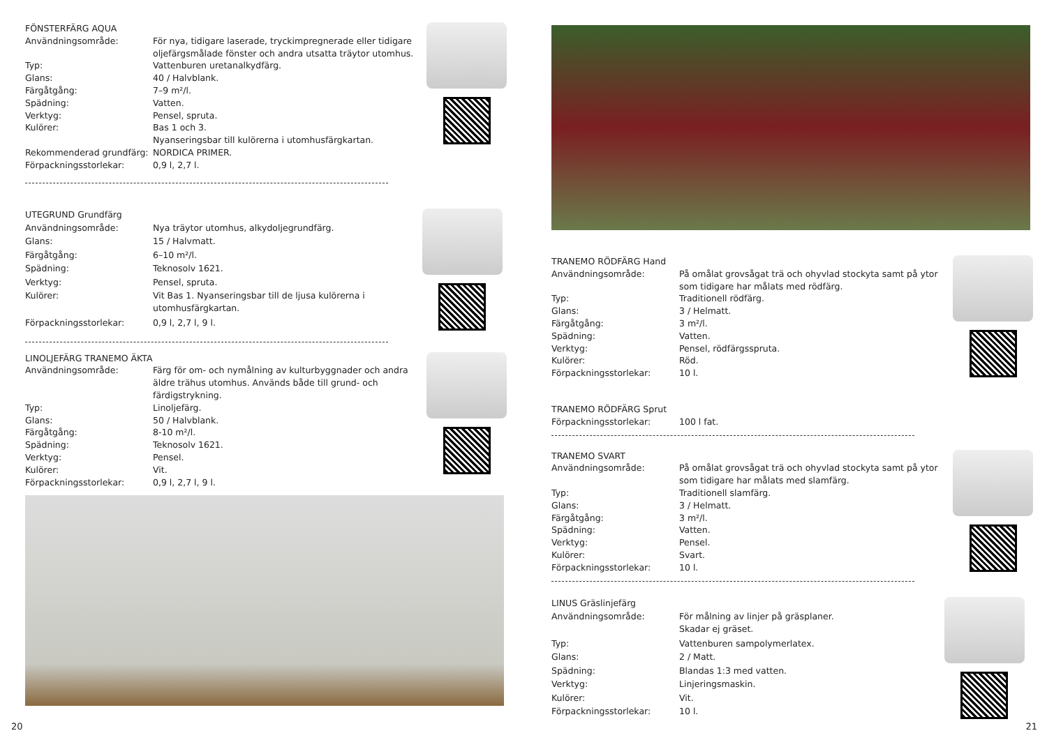| FÖNSTERFÄRG AQUA | |
| Användningsområde: | För nya, tidigare laserade, tryckimpregnerade eller tidigare oljefärgsmålade fönster och andra utsatta träytor utomhus. |
| Typ: | Vattenburen uretanalkydfärg. |
| Glans: | 40 / Halvblank. |
| Färgåtgång: | 7–9 m²/l. |
| Spädning: | Vatten. |
| Verktyg: | Pensel, spruta. |
| Kulörer: | Bas 1 och 3. Nyanseringsbar till kulörerna i utomhusfärgkartan. |
| Rekommenderad grundfärg: | NORDICA PRIMER. |
| Förpackningsstorlekar: | 0,9 l, 2,7 l. |
| UTEGRUND Grundfärg | |
| Användningsområde: | Nya träytor utomhus, alkydoljegrundfärg. |
| Glans: | 15 / Halvmatt. |
| Färgåtgång: | 6–10 m²/l. |
| Spädning: | Teknosolv 1621. |
| Verktyg: | Pensel, spruta. |
| Kulörer: | Vit Bas 1. Nyanseringsbar till de ljusa kulörerna i utomhusfärgkartan. |
| Förpackningsstorlekar: | 0,9 l, 2,7 l, 9 l. |
| LINOLJEFÄRG TRANEMO ÄKTA | |
| Användningsområde: | Färg för om- och nymålning av kulturbyggnader och andra äldre trähus utomhus. Används både till grund- och färdigstrykning. |
| Typ: | Linoljefärg. |
| Glans: | 50 / Halvblank. |
| Färgåtgång: | 8-10 m²/l. |
| Spädning: | Teknosolv 1621. |
| Verktyg: | Pensel. |
| Kulörer: | Vit. |
| Förpackningsstorlekar: | 0,9 l, 2,7 l, 9 l. |
20
| TRANEMO RÖDFÄRG Hand | |
| Användningsområde: | På omålat grovsågat trä och ohyvlad stockyta samt på ytor som tidigare har målats med rödfärg. |
| Typ: | Traditionell rödfärg. |
| Glans: | 3 / Helmatt. |
| Färgåtgång: | 3 m²/l. |
| Spädning: | Vatten. |
| Verktyg: | Pensel, rödfärgsspruta. |
| Kulörer: | Röd. |
| Förpackningsstorlekar: | 10 l. |
| TRANEMO RÖDFÄRG Sprut | |
| Förpackningsstorlekar: | 100 l fat. |
| TRANEMO SVART | |
| Användningsområde: | På omålat grovsågat trä och ohyvlad stockyta samt på ytor som tidigare har målats med slamfärg. |
| Typ: | Traditionell slamfärg. |
| Glans: | 3 / Helmatt. |
| Färgåtgång: | 3 m²/l. |
| Spädning: | Vatten. |
| Verktyg: | Pensel. |
| Kulörer: | Svart. |
| Förpackningsstorlekar: | 10 l. |
| LINUS Gräslinjefärg | |
| Användningsområde: | För målning av linjer på gräsplaner. Skadar ej gräset. |
| Typ: | Vattenburen sampolymerlatex. |
| Glans: | 2 / Matt. |
| Spädning: | Blandas 1:3 med vatten. |
| Verktyg: | Linjeringsmaskin. |
| Kulörer: | Vit. |
| Förpackningsstorlekar: | 10 l. |
21